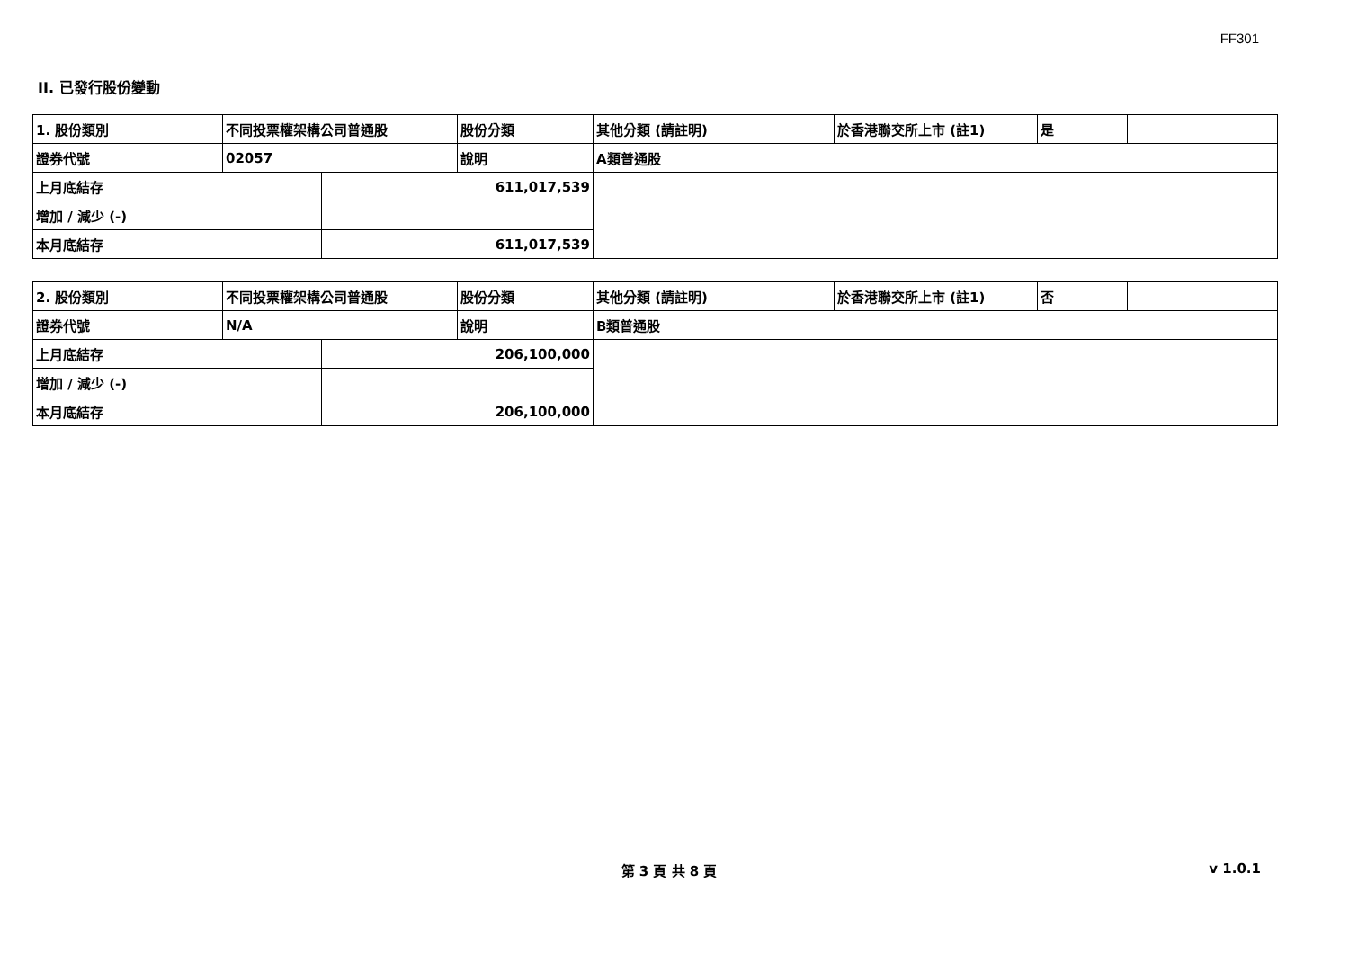FF301
II. 已發行股份變動
| 1. 股份類別 | 不同投票權架構公司普通股 | | 股份分類 | 其他分類 (請註明) | 於香港聯交所上市 (註1) | 是 | |
| 證券代號 | 02057 | | 說明 | A類普通股 | | | |
| 上月底結存 | | 611,017,539 | | | | | |
| 增加 / 減少 (-) | | | | | | | |
| 本月底結存 | | 611,017,539 | | | | | |
| 2. 股份類別 | 不同投票權架構公司普通股 | | 股份分類 | 其他分類 (請註明) | 於香港聯交所上市 (註1) | 否 | |
| 證券代號 | N/A | | 說明 | B類普通股 | | | |
| 上月底結存 | | 206,100,000 | | | | | |
| 增加 / 減少 (-) | | | | | | | |
| 本月底結存 | | 206,100,000 | | | | | |
第 3 頁 共 8 頁 v 1.0.1